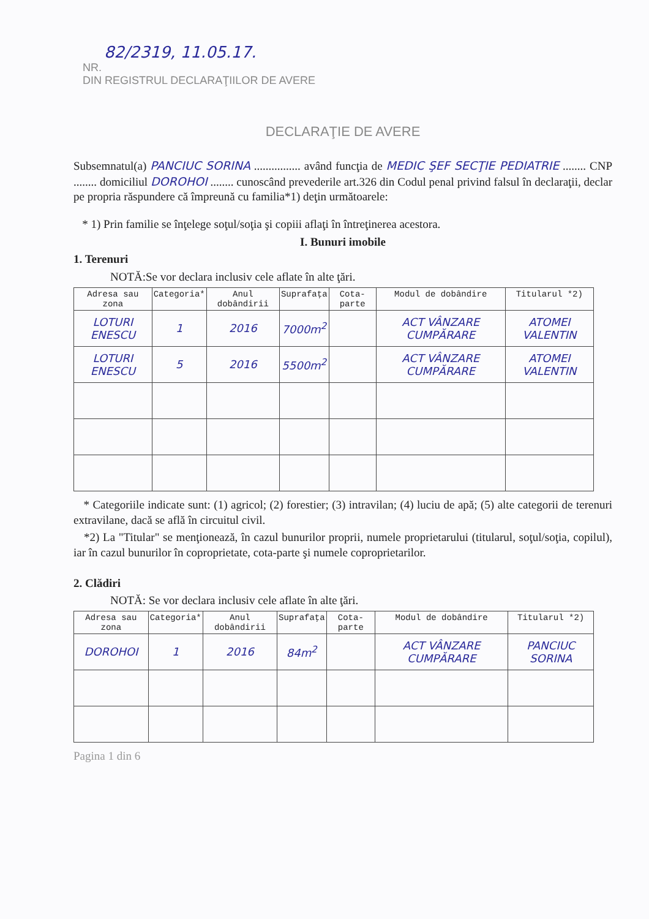82/2319, 11.05.17.
NR.
DIN REGISTRUL DECLARAŢIILOR DE AVERE
DECLARAŢIE DE AVERE
Subsemnatul(a) PANCIUC SORINA ................ având funcţia de MEDIC ŞEF SECŢIE PEDIATRIE ........ CNP ........ domiciliul DOROHOI ........ cunoscând prevederile art.326 din Codul penal privind falsul în declaraţii, declar pe propria răspundere că împreună cu familia*1) deţin următoarele:
* 1) Prin familie se înţelege soţul/soţia şi copiii aflaţi în întreţinerea acestora.
I. Bunuri imobile
1. Terenuri
NOTĂ:Se vor declara inclusiv cele aflate în alte ţări.
| Adresa sau zona | Categoria* | Anul dobândirii | Suprafaţa | Cota-parte | Modul de dobândire | Titularul *2) |
| --- | --- | --- | --- | --- | --- | --- |
| LOTURI ENESCU | 1 | 2016 | 7000m<sup>2</sup> | | ACT VÂNZARE CUMPĂRARE | ATOMEI VALENTIN |
| LOTURI ENESCU | 5 | 2016 | 5500m<sup>2</sup> | | ACT VÂNZARE CUMPĂRARE | ATOMEI VALENTIN |
* Categoriile indicate sunt: (1) agricol; (2) forestier; (3) intravilan; (4) luciu de apă; (5) alte categorii de terenuri extravilane, dacă se află în circuitul civil.
*2) La "Titular" se menţionează, în cazul bunurilor proprii, numele proprietarului (titularul, soţul/soţia, copilul), iar în cazul bunurilor în coproprietate, cota-parte şi numele coproprietarilor.
2. Clădiri
NOTĂ: Se vor declara inclusiv cele aflate în alte ţări.
| Adresa sau zona | Categoria* | Anul dobândirii | Suprafaţa | Cota-parte | Modul de dobândire | Titularul *2) |
| --- | --- | --- | --- | --- | --- | --- |
| DOROHOI | 1 | 2016 | 84m<sup>2</sup> | | ACT VÂNZARE CUMPĂRARE | PANCIUC SORINA |
Pagina 1 din 6